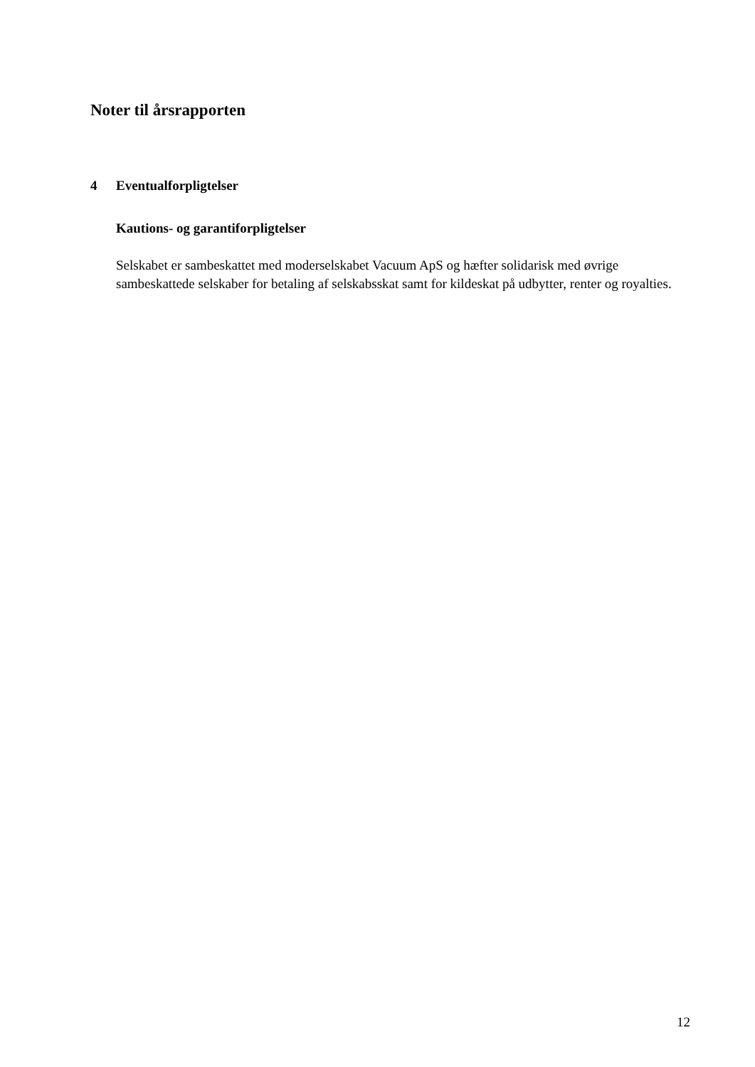Noter til årsrapporten
4 Eventualforpligtelser
Kautions- og garantiforpligtelser
Selskabet er sambeskattet med moderselskabet Vacuum ApS og hæfter solidarisk med øvrige sambeskattede selskaber for betaling af selskabsskat samt for kildeskat på udbytter, renter og royalties.
12